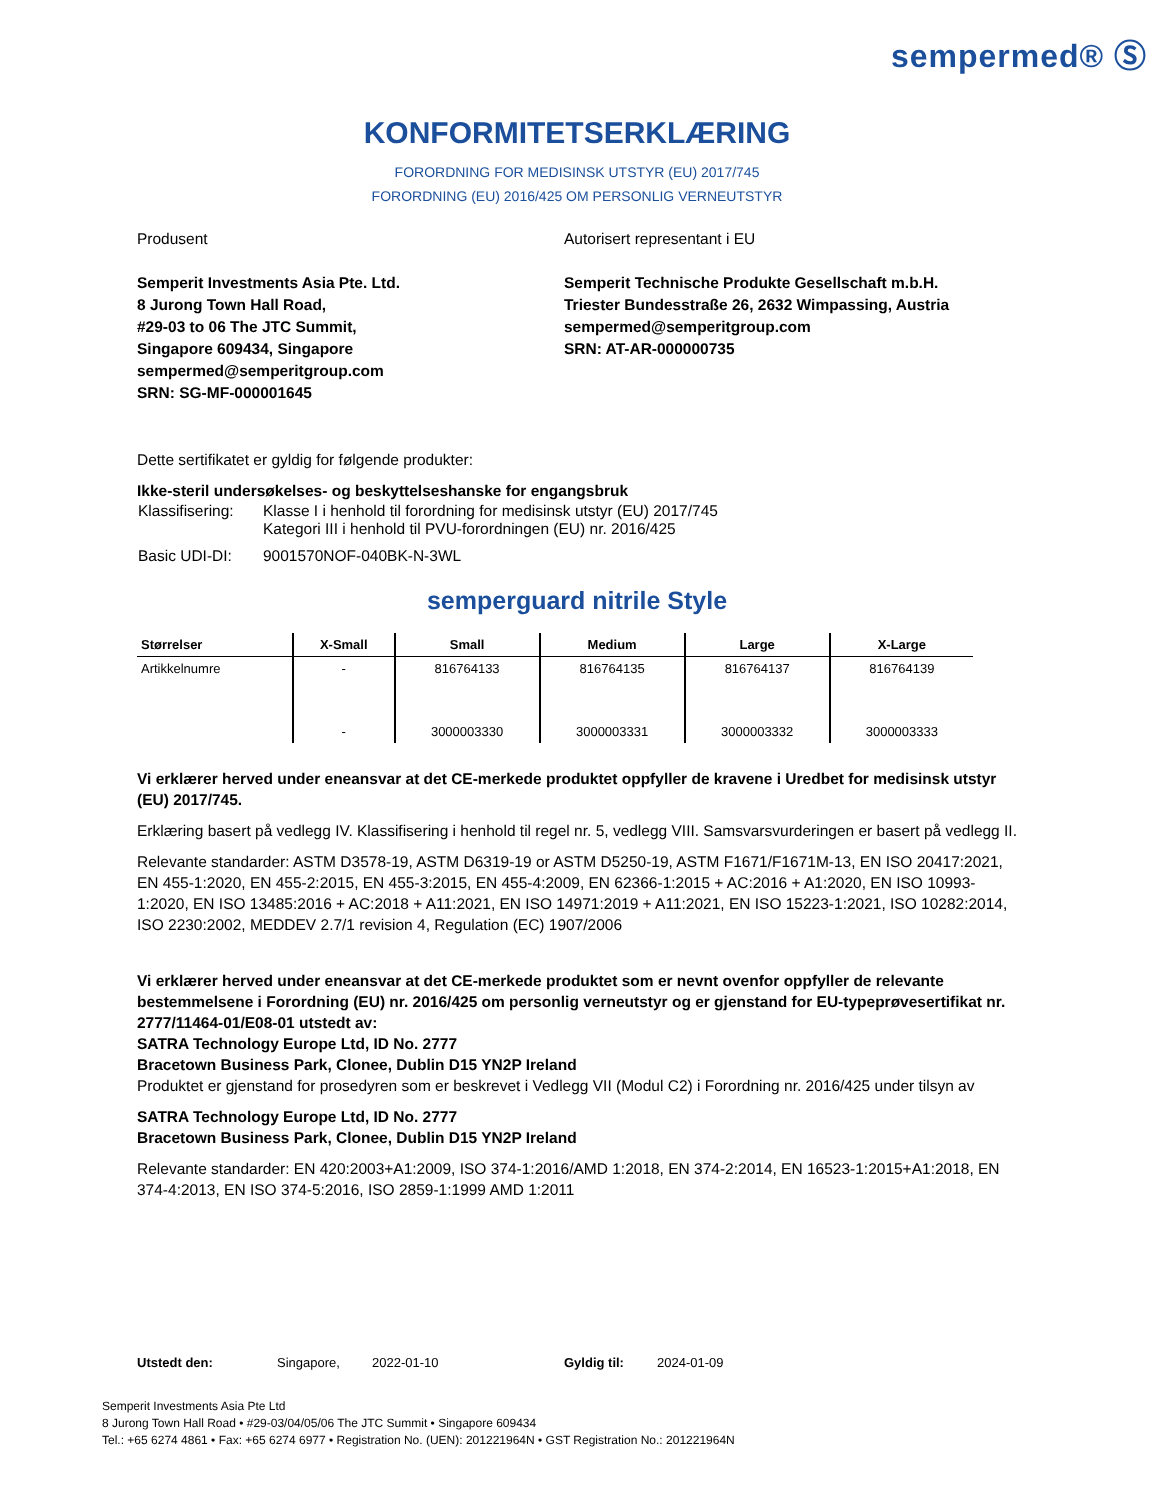sempermed® Ⓢ
KONFORMITETSERKLÆRING
FORORDNING FOR MEDISINSK UTSTYR (EU) 2017/745
FORORDNING (EU) 2016/425 OM PERSONLIG VERNEUTSTYR
Produsent
Semperit Investments Asia Pte. Ltd.
8 Jurong Town Hall Road,
#29-03 to 06 The JTC Summit,
Singapore 609434, Singapore
sempermed@semperitgroup.com
SRN: SG-MF-000001645
Autorisert representant i EU
Semperit Technische Produkte Gesellschaft m.b.H.
Triester Bundesstraße 26, 2632 Wimpassing, Austria
sempermed@semperitgroup.com
SRN: AT-AR-000000735
Dette sertifikatet er gyldig for følgende produkter:
Ikke-steril undersøkelses- og beskyttelseshanske for engangsbruk
| Klassifisering: | Klasse I i henhold til forordning for medisinsk utstyr (EU) 2017/745 Kategori III i henhold til PVU-forordningen (EU) nr. 2016/425 |
| Basic UDI-DI: | 9001570NOF-040BK-N-3WL |
semperguard nitrile Style
| Størrelser | X-Small | Small | Medium | Large | X-Large |
| --- | --- | --- | --- | --- | --- |
| Artikkelnumre | - | 816764133 | 816764135 | 816764137 | 816764139 |
| | - | 3000003330 | 3000003331 | 3000003332 | 3000003333 |
Vi erklærer herved under eneansvar at det CE-merkede produktet oppfyller de kravene i Uredbet for medisinsk utstyr (EU) 2017/745.
Erklæring basert på vedlegg IV. Klassifisering i henhold til regel nr. 5, vedlegg VIII. Samsvarsvurderingen er basert på vedlegg II.
Relevante standarder: ASTM D3578-19, ASTM D6319-19 or ASTM D5250-19, ASTM F1671/F1671M-13, EN ISO 20417:2021, EN 455-1:2020, EN 455-2:2015, EN 455-3:2015, EN 455-4:2009, EN 62366-1:2015 + AC:2016 + A1:2020, EN ISO 10993-1:2020, EN ISO 13485:2016 + AC:2018 + A11:2021, EN ISO 14971:2019 + A11:2021, EN ISO 15223-1:2021, ISO 10282:2014, ISO 2230:2002, MEDDEV 2.7/1 revision 4, Regulation (EC) 1907/2006
Vi erklærer herved under eneansvar at det CE-merkede produktet som er nevnt ovenfor oppfyller de relevante bestemmelsene i Forordning (EU) nr. 2016/425 om personlig verneutstyr og er gjenstand for EU-typeprøvesertifikat nr. 2777/11464-01/E08-01 utstedt av:
SATRA Technology Europe Ltd, ID No. 2777
Bracetown Business Park, Clonee, Dublin D15 YN2P Ireland
Produktet er gjenstand for prosedyren som er beskrevet i Vedlegg VII (Modul C2) i Forordning nr. 2016/425 under tilsyn av
SATRA Technology Europe Ltd, ID No. 2777
Bracetown Business Park, Clonee, Dublin D15 YN2P Ireland
Relevante standarder: EN 420:2003+A1:2009, ISO 374-1:2016/AMD 1:2018, EN 374-2:2014, EN 16523-1:2015+A1:2018, EN 374-4:2013, EN ISO 374-5:2016, ISO 2859-1:1999 AMD 1:2011
Utstedt den: Singapore, 2022-01-10 Gyldig til: 2024-01-09
Semperit Investments Asia Pte Ltd
8 Jurong Town Hall Road • #29-03/04/05/06 The JTC Summit • Singapore 609434
Tel.: +65 6274 4861 • Fax: +65 6274 6977 • Registration No. (UEN): 201221964N • GST Registration No.: 201221964N